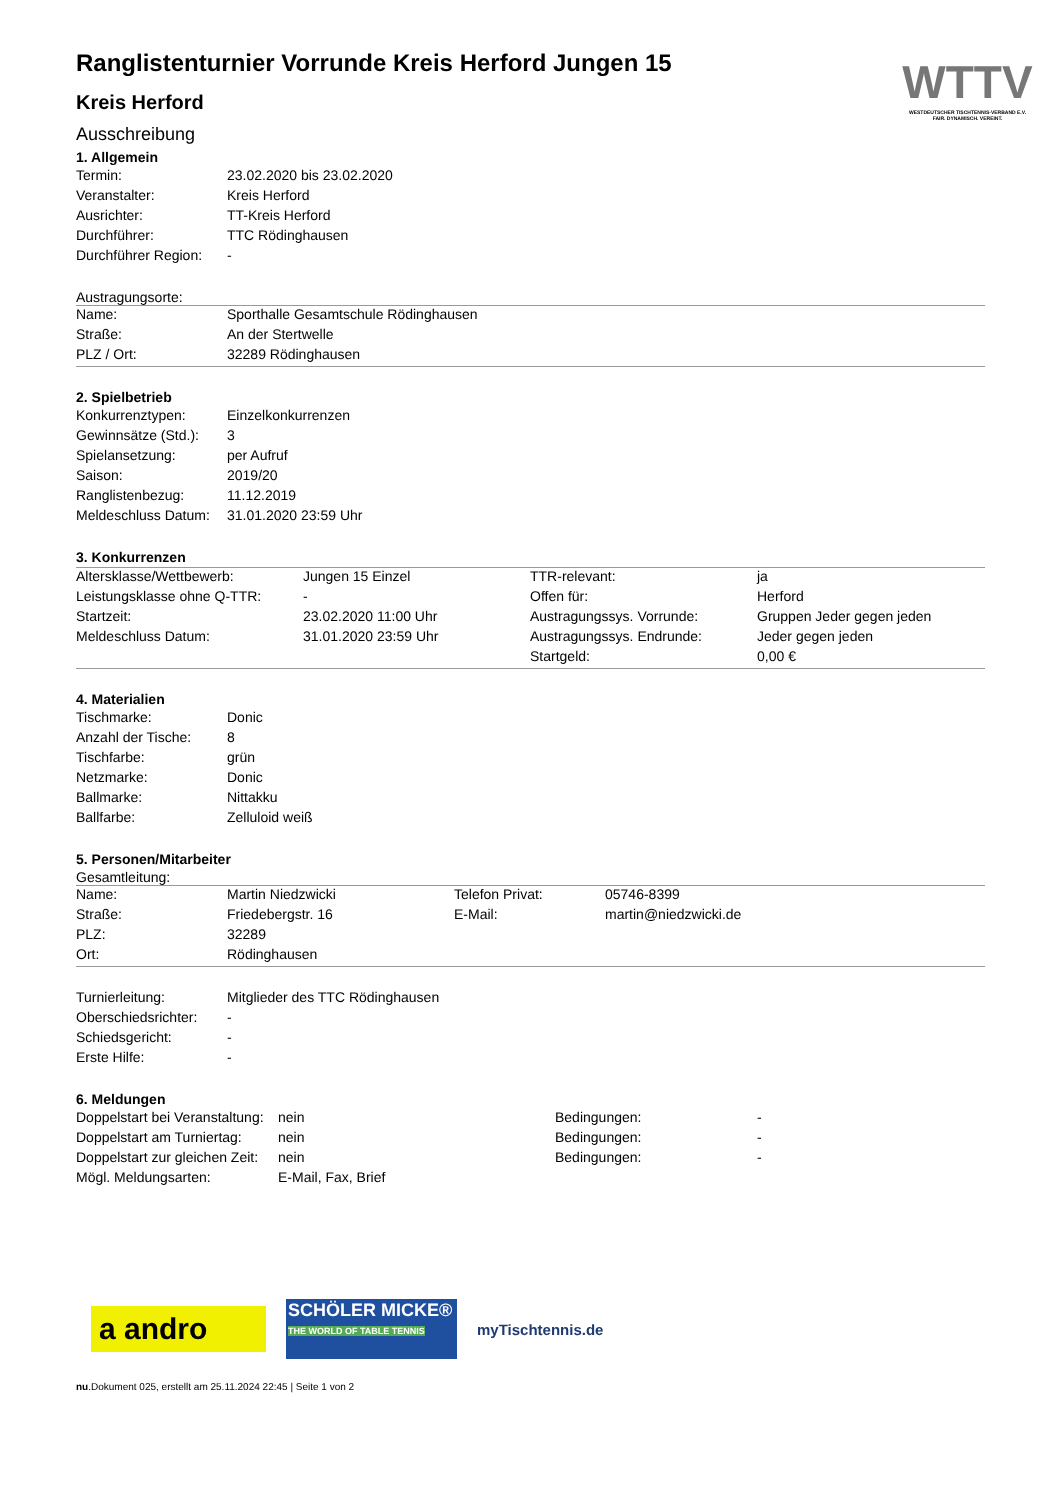WTTV
WESTDEUTSCHER TISCHTENNIS-VERBAND E.V.
FAIR. DYNAMISCH. VEREINT.
Ranglistenturnier Vorrunde Kreis Herford Jungen 15
Kreis Herford
Ausschreibung
1. Allgemein
| Termin: | 23.02.2020 bis 23.02.2020 |
| Veranstalter: | Kreis Herford |
| Ausrichter: | TT-Kreis Herford |
| Durchführer: | TTC Rödinghausen |
| Durchführer Region: | - |
Austragungsorte:
| Name: | Sporthalle Gesamtschule Rödinghausen |
| Straße: | An der Stertwelle |
| PLZ / Ort: | 32289 Rödinghausen |
2. Spielbetrieb
| Konkurrenztypen: | Einzelkonkurrenzen |
| Gewinnsätze (Std.): | 3 |
| Spielansetzung: | per Aufruf |
| Saison: | 2019/20 |
| Ranglistenbezug: | 11.12.2019 |
| Meldeschluss Datum: | 31.01.2020 23:59 Uhr |
3. Konkurrenzen
| Altersklasse/Wettbewerb: | Jungen 15 Einzel | TTR-relevant: | ja |
| Leistungsklasse ohne Q-TTR: | - | Offen für: | Herford |
| Startzeit: | 23.02.2020 11:00 Uhr | Austragungssys. Vorrunde: | Gruppen Jeder gegen jeden |
| Meldeschluss Datum: | 31.01.2020 23:59 Uhr | Austragungssys. Endrunde: | Jeder gegen jeden |
| | | Startgeld: | 0,00 € |
4. Materialien
| Tischmarke: | Donic |
| Anzahl der Tische: | 8 |
| Tischfarbe: | grün |
| Netzmarke: | Donic |
| Ballmarke: | Nittakku |
| Ballfarbe: | Zelluloid weiß |
5. Personen/Mitarbeiter
Gesamtleitung:
| Name: | Martin Niedzwicki | Telefon Privat: | 05746-8399 |
| Straße: | Friedebergstr. 16 | E-Mail: | martin@niedzwicki.de |
| PLZ: | 32289 | | |
| Ort: | Rödinghausen | | |
| Turnierleitung: | Mitglieder des TTC Rödinghausen |
| Oberschiedsrichter: | - |
| Schiedsgericht: | - |
| Erste Hilfe: | - |
6. Meldungen
| Doppelstart bei Veranstaltung: | nein | Bedingungen: | - |
| Doppelstart am Turniertag: | nein | Bedingungen: | - |
| Doppelstart zur gleichen Zeit: | nein | Bedingungen: | - |
| Mögl. Meldungsarten: | E-Mail, Fax, Brief | | |
a andro
SCHÖLER MICKE®
THE WORLD OF TABLE TENNIS
myTischtennis.de
nu.Dokument 025, erstellt am 25.11.2024 22:45 | Seite 1 von 2